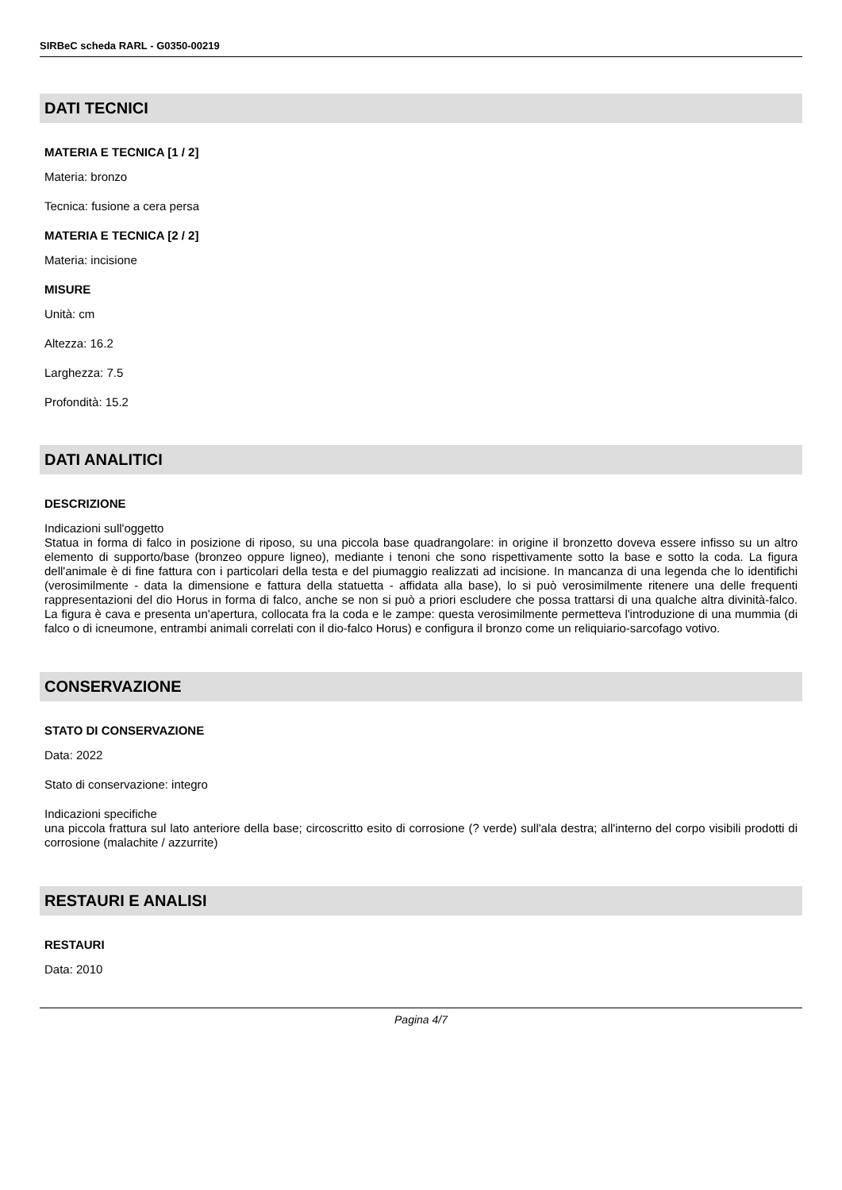SIRBeC scheda RARL - G0350-00219
DATI TECNICI
MATERIA E TECNICA [1 / 2]
Materia: bronzo
Tecnica: fusione a cera persa
MATERIA E TECNICA [2 / 2]
Materia: incisione
MISURE
Unità: cm
Altezza: 16.2
Larghezza: 7.5
Profondità: 15.2
DATI ANALITICI
DESCRIZIONE
Indicazioni sull'oggetto
Statua in forma di falco in posizione di riposo, su una piccola base quadrangolare: in origine il bronzetto doveva essere infisso su un altro elemento di supporto/base (bronzeo oppure ligneo), mediante i tenoni che sono rispettivamente sotto la base e sotto la coda. La figura dell'animale è di fine fattura con i particolari della testa e del piumaggio realizzati ad incisione. In mancanza di una legenda che lo identifichi (verosimilmente - data la dimensione e fattura della statuetta - affidata alla base), lo si può verosimilmente ritenere una delle frequenti rappresentazioni del dio Horus in forma di falco, anche se non si può a priori escludere che possa trattarsi di una qualche altra divinità-falco. La figura è cava e presenta un'apertura, collocata fra la coda e le zampe: questa verosimilmente permetteva l'introduzione di una mummia (di falco o di icneumone, entrambi animali correlati con il dio-falco Horus) e configura il bronzo come un reliquiario-sarcofago votivo.
CONSERVAZIONE
STATO DI CONSERVAZIONE
Data: 2022
Stato di conservazione: integro
Indicazioni specifiche
una piccola frattura sul lato anteriore della base; circoscritto esito di corrosione (? verde) sull'ala destra; all'interno del corpo visibili prodotti di corrosione (malachite / azzurrite)
RESTAURI E ANALISI
RESTAURI
Data: 2010
Pagina 4/7